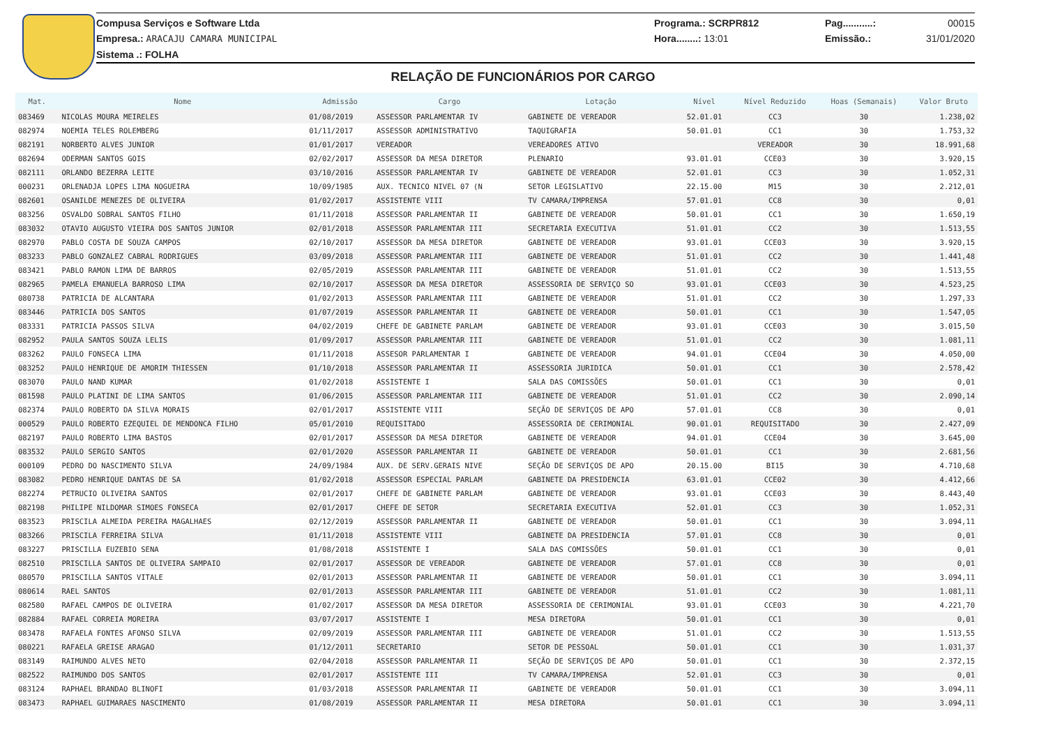Compusa Serviços e Software Ltda
Empresa.: ARACAJU CAMARA MUNICIPAL
Sistema .: FOLHA
Programa.: SCRPR812
Hora........: 13:01
Pag...........: 00015
Emissão.: 31/01/2020
RELAÇÃO DE FUNCIONÁRIOS POR CARGO
| Mat. | Nome | Admissão | Cargo | Lotação | Nível | Nível Reduzido | Hoas (Semanais) | Valor Bruto |
| --- | --- | --- | --- | --- | --- | --- | --- | --- |
| 083469 | NICOLAS MOURA MEIRELES | 01/08/2019 | ASSESSOR PARLAMENTAR IV | GABINETE DE VEREADOR | 52.01.01 | CC3 | 30 | 1.238,02 |
| 082974 | NOEMIA TELES ROLEMBERG | 01/11/2017 | ASSESSOR ADMINISTRATIVO | TAQUIGRAFIA | 50.01.01 | CC1 | 30 | 1.753,32 |
| 082191 | NORBERTO ALVES JUNIOR | 01/01/2017 | VEREADOR | VEREADORES ATIVO | | VEREADOR | 30 | 18.991,68 |
| 082694 | ODERMAN SANTOS GOIS | 02/02/2017 | ASSESSOR DA MESA DIRETOR | PLENARIO | 93.01.01 | CCE03 | 30 | 3.920,15 |
| 082111 | ORLANDO BEZERRA LEITE | 03/10/2016 | ASSESSOR PARLAMENTAR IV | GABINETE DE VEREADOR | 52.01.01 | CC3 | 30 | 1.052,31 |
| 000231 | ORLENADJA LOPES LIMA NOGUEIRA | 10/09/1985 | AUX. TECNICO NIVEL 07 (N | SETOR LEGISLATIVO | 22.15.00 | M15 | 30 | 2.212,01 |
| 082601 | OSANILDE MENEZES DE OLIVEIRA | 01/02/2017 | ASSISTENTE VIII | TV CAMARA/IMPRENSA | 57.01.01 | CC8 | 30 | 0,01 |
| 083256 | OSVALDO SOBRAL SANTOS FILHO | 01/11/2018 | ASSESSOR PARLAMENTAR II | GABINETE DE VEREADOR | 50.01.01 | CC1 | 30 | 1.650,19 |
| 083032 | OTAVIO AUGUSTO VIEIRA DOS SANTOS JUNIOR | 02/01/2018 | ASSESSOR PARLAMENTAR III | SECRETARIA EXECUTIVA | 51.01.01 | CC2 | 30 | 1.513,55 |
| 082970 | PABLO COSTA DE SOUZA CAMPOS | 02/10/2017 | ASSESSOR DA MESA DIRETOR | GABINETE DE VEREADOR | 93.01.01 | CCE03 | 30 | 3.920,15 |
| 083233 | PABLO GONZALEZ CABRAL RODRIGUES | 03/09/2018 | ASSESSOR PARLAMENTAR III | GABINETE DE VEREADOR | 51.01.01 | CC2 | 30 | 1.441,48 |
| 083421 | PABLO RAMON LIMA DE BARROS | 02/05/2019 | ASSESSOR PARLAMENTAR III | GABINETE DE VEREADOR | 51.01.01 | CC2 | 30 | 1.513,55 |
| 082965 | PAMELA EMANUELA BARROSO LIMA | 02/10/2017 | ASSESSOR DA MESA DIRETOR | ASSESSORIA DE SERVIÇO SO | 93.01.01 | CCE03 | 30 | 4.523,25 |
| 080738 | PATRICIA DE ALCANTARA | 01/02/2013 | ASSESSOR PARLAMENTAR III | GABINETE DE VEREADOR | 51.01.01 | CC2 | 30 | 1.297,33 |
| 083446 | PATRICIA DOS SANTOS | 01/07/2019 | ASSESSOR PARLAMENTAR II | GABINETE DE VEREADOR | 50.01.01 | CC1 | 30 | 1.547,05 |
| 083331 | PATRICIA PASSOS SILVA | 04/02/2019 | CHEFE DE GABINETE PARLAM | GABINETE DE VEREADOR | 93.01.01 | CCE03 | 30 | 3.015,50 |
| 082952 | PAULA SANTOS SOUZA LELIS | 01/09/2017 | ASSESSOR PARLAMENTAR III | GABINETE DE VEREADOR | 51.01.01 | CC2 | 30 | 1.081,11 |
| 083262 | PAULO FONSECA LIMA | 01/11/2018 | ASSESOR PARLAMENTAR I | GABINETE DE VEREADOR | 94.01.01 | CCE04 | 30 | 4.050,00 |
| 083252 | PAULO HENRIQUE DE AMORIM THIESSEN | 01/10/2018 | ASSESSOR PARLAMENTAR II | ASSESSORIA JURIDICA | 50.01.01 | CC1 | 30 | 2.578,42 |
| 083070 | PAULO NAND KUMAR | 01/02/2018 | ASSISTENTE I | SALA DAS COMISSÕES | 50.01.01 | CC1 | 30 | 0,01 |
| 081598 | PAULO PLATINI DE LIMA SANTOS | 01/06/2015 | ASSESSOR PARLAMENTAR III | GABINETE DE VEREADOR | 51.01.01 | CC2 | 30 | 2.090,14 |
| 082374 | PAULO ROBERTO DA SILVA MORAIS | 02/01/2017 | ASSISTENTE VIII | SEÇÃO DE SERVIÇOS DE APO | 57.01.01 | CC8 | 30 | 0,01 |
| 000529 | PAULO ROBERTO EZEQUIEL DE MENDONCA FILHO | 05/01/2010 | REQUISITADO | ASSESSORIA DE CERIMONIAL | 90.01.01 | REQUISITADO | 30 | 2.427,09 |
| 082197 | PAULO ROBERTO LIMA BASTOS | 02/01/2017 | ASSESSOR DA MESA DIRETOR | GABINETE DE VEREADOR | 94.01.01 | CCE04 | 30 | 3.645,00 |
| 083532 | PAULO SERGIO SANTOS | 02/01/2020 | ASSESSOR PARLAMENTAR II | GABINETE DE VEREADOR | 50.01.01 | CC1 | 30 | 2.681,56 |
| 000109 | PEDRO DO NASCIMENTO SILVA | 24/09/1984 | AUX. DE SERV.GERAIS NIVE | SEÇÃO DE SERVIÇOS DE APO | 20.15.00 | BI15 | 30 | 4.710,68 |
| 083082 | PEDRO HENRIQUE DANTAS DE SA | 01/02/2018 | ASSESSOR ESPECIAL PARLAM | GABINETE DA PRESIDENCIA | 63.01.01 | CCE02 | 30 | 4.412,66 |
| 082274 | PETRUCIO OLIVEIRA SANTOS | 02/01/2017 | CHEFE DE GABINETE PARLAM | GABINETE DE VEREADOR | 93.01.01 | CCE03 | 30 | 8.443,40 |
| 082198 | PHILIPE NILDOMAR SIMOES FONSECA | 02/01/2017 | CHEFE DE SETOR | SECRETARIA EXECUTIVA | 52.01.01 | CC3 | 30 | 1.052,31 |
| 083523 | PRISCILA ALMEIDA PEREIRA MAGALHAES | 02/12/2019 | ASSESSOR PARLAMENTAR II | GABINETE DE VEREADOR | 50.01.01 | CC1 | 30 | 3.094,11 |
| 083266 | PRISCILA FERREIRA SILVA | 01/11/2018 | ASSISTENTE VIII | GABINETE DA PRESIDENCIA | 57.01.01 | CC8 | 30 | 0,01 |
| 083227 | PRISCILLA EUZEBIO SENA | 01/08/2018 | ASSISTENTE I | SALA DAS COMISSÕES | 50.01.01 | CC1 | 30 | 0,01 |
| 082510 | PRISCILLA SANTOS DE OLIVEIRA SAMPAIO | 02/01/2017 | ASSESSOR DE VEREADOR | GABINETE DE VEREADOR | 57.01.01 | CC8 | 30 | 0,01 |
| 080570 | PRISCILLA SANTOS VITALE | 02/01/2013 | ASSESSOR PARLAMENTAR II | GABINETE DE VEREADOR | 50.01.01 | CC1 | 30 | 3.094,11 |
| 080614 | RAEL SANTOS | 02/01/2013 | ASSESSOR PARLAMENTAR III | GABINETE DE VEREADOR | 51.01.01 | CC2 | 30 | 1.081,11 |
| 082580 | RAFAEL CAMPOS DE OLIVEIRA | 01/02/2017 | ASSESSOR DA MESA DIRETOR | ASSESSORIA DE CERIMONIAL | 93.01.01 | CCE03 | 30 | 4.221,70 |
| 082884 | RAFAEL CORREIA MOREIRA | 03/07/2017 | ASSISTENTE I | MESA DIRETORA | 50.01.01 | CC1 | 30 | 0,01 |
| 083478 | RAFAELA FONTES AFONSO SILVA | 02/09/2019 | ASSESSOR PARLAMENTAR III | GABINETE DE VEREADOR | 51.01.01 | CC2 | 30 | 1.513,55 |
| 080221 | RAFAELA GREISE ARAGAO | 01/12/2011 | SECRETARIO | SETOR DE PESSOAL | 50.01.01 | CC1 | 30 | 1.031,37 |
| 083149 | RAIMUNDO ALVES NETO | 02/04/2018 | ASSESSOR PARLAMENTAR II | SEÇÃO DE SERVIÇOS DE APO | 50.01.01 | CC1 | 30 | 2.372,15 |
| 082522 | RAIMUNDO DOS SANTOS | 02/01/2017 | ASSISTENTE III | TV CAMARA/IMPRENSA | 52.01.01 | CC3 | 30 | 0,01 |
| 083124 | RAPHAEL BRANDAO BLINOFI | 01/03/2018 | ASSESSOR PARLAMENTAR II | GABINETE DE VEREADOR | 50.01.01 | CC1 | 30 | 3.094,11 |
| 083473 | RAPHAEL GUIMARAES NASCIMENTO | 01/08/2019 | ASSESSOR PARLAMENTAR II | MESA DIRETORA | 50.01.01 | CC1 | 30 | 3.094,11 |